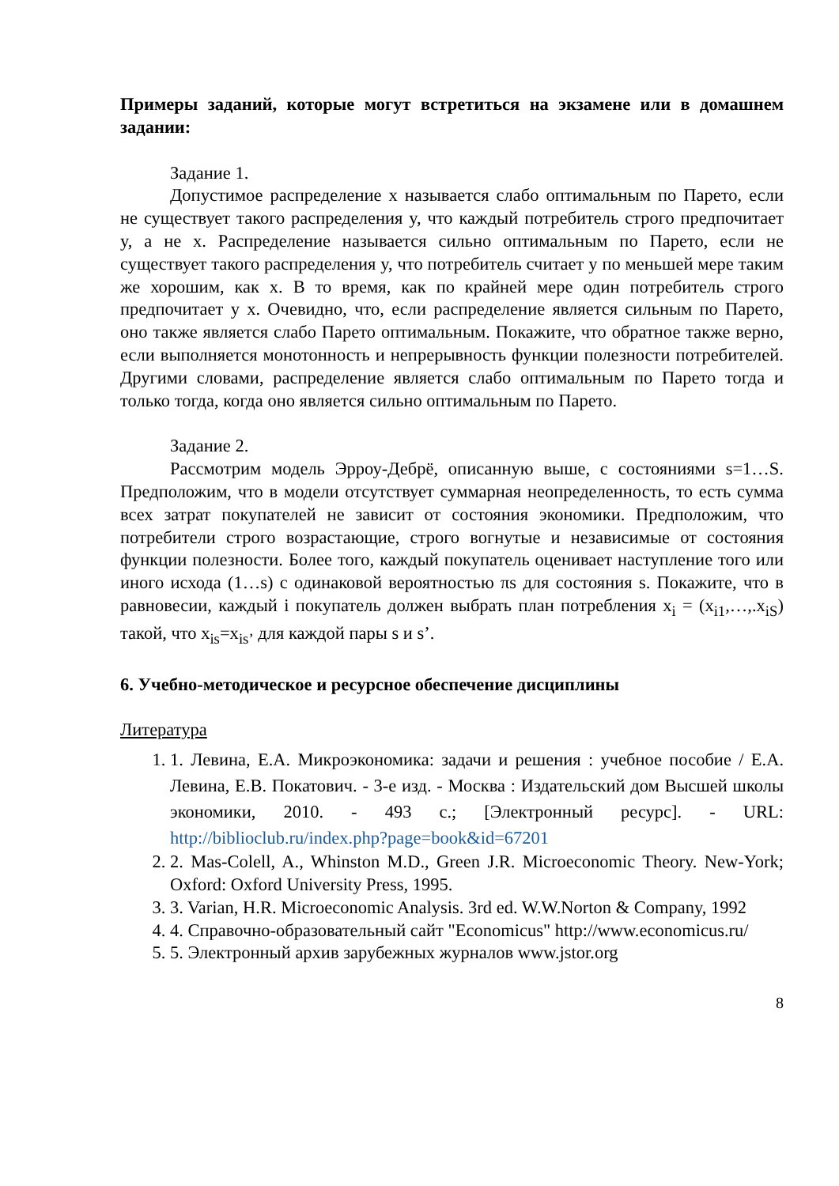Примеры заданий, которые могут встретиться на экзамене или в домашнем задании:
Задание 1.
Допустимое распределение x называется слабо оптимальным по Парето, если не существует такого распределения y, что каждый потребитель строго предпочитает y, а не x. Распределение называется сильно оптимальным по Парето, если не существует такого распределения y, что потребитель считает y по меньшей мере таким же хорошим, как x. В то время, как по крайней мере один потребитель строго предпочитает y x. Очевидно, что, если распределение является сильным по Парето, оно также является слабо Парето оптимальным. Покажите, что обратное также верно, если выполняется монотонность и непрерывность функции полезности потребителей. Другими словами, распределение является слабо оптимальным по Парето тогда и только тогда, когда оно является сильно оптимальным по Парето.
Задание 2.
Рассмотрим модель Эрроу-Дебрё, описанную выше, с состояниями s=1…S. Предположим, что в модели отсутствует суммарная неопределенность, то есть сумма всех затрат покупателей не зависит от состояния экономики. Предположим, что потребители строго возрастающие, строго вогнутые и независимые от состояния функции полезности. Более того, каждый покупатель оценивает наступление того или иного исхода (1…s) с одинаковой вероятностью πs для состояния s. Покажите, что в равновесии, каждый i покупатель должен выбрать план потребления x<sub>i</sub> = (x<sub>i1</sub>,…,.x<sub>iS</sub>) такой, что x<sub>is</sub>=x<sub>is’</sub> для каждой пары s и s’.
6. Учебно-методическое и ресурсное обеспечение дисциплины
Литература
1. 1. Левина, Е.А. Микроэкономика: задачи и решения : учебное пособие / Е.А. Левина, Е.В. Покатович. - 3-е изд. - Москва : Издательский дом Высшей школы экономики, 2010. - 493 с.; [Электронный ресурс]. - URL: http://biblioclub.ru/index.php?page=book&id=67201
2. 2. Mas-Colell, A., Whinston M.D., Green J.R. Microeconomic Theory. New-York; Oxford: Oxford University Press, 1995.
3. 3. Varian, H.R. Microeconomic Analysis. 3rd ed. W.W.Norton & Company, 1992
4. 4. Справочно-образовательный сайт "Economicus" http://www.economicus.ru/
5. 5. Электронный архив зарубежных журналов www.jstor.org
8